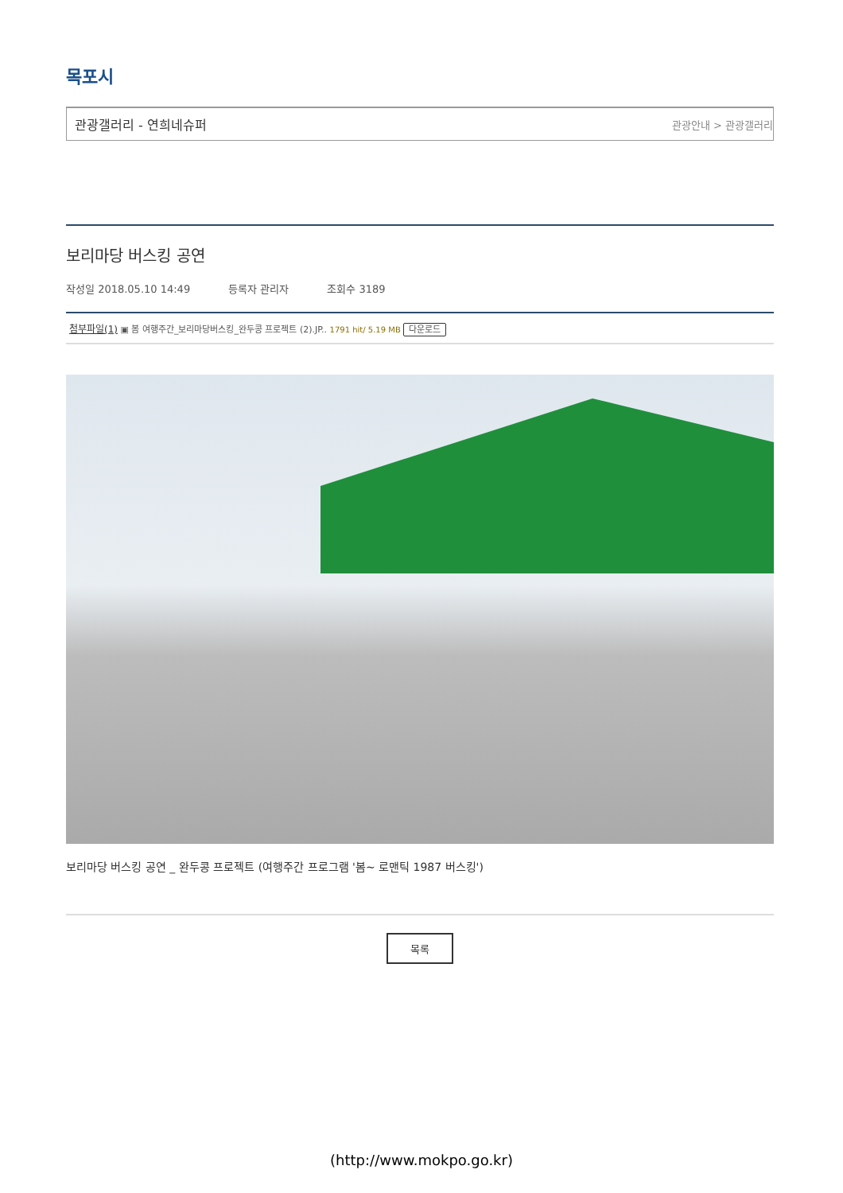목포시
관광갤러리 - 연희네슈퍼 관광안내 > 관광갤러리
보리마당 버스킹 공연
작성일 2018.05.10 14:49 등록자 관리자 조회수 3189
첨부파일(1) ▣ 봄 여행주간_보리마당버스킹_완두콩 프로젝트 (2).JP.. 1791 hit/ 5.19 MB 다운로드
보리마당 버스킹 공연 _ 완두콩 프로젝트 (여행주간 프로그램 '봄~ 로맨틱 1987 버스킹')
목록
(http://www.mokpo.go.kr)